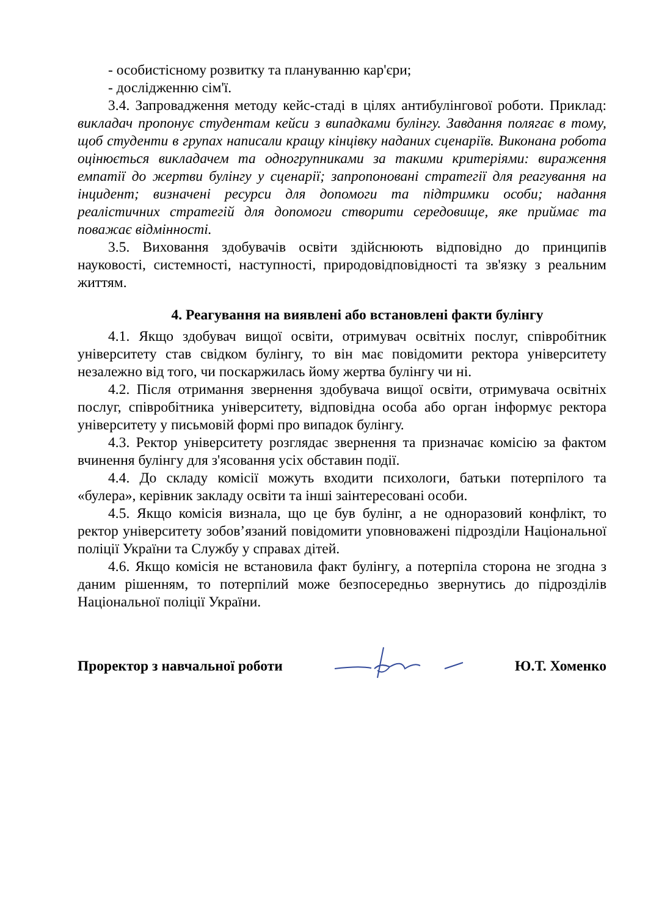- особистісному розвитку та плануванню кар'єри;
- дослідженню сім'ї.
3.4. Запровадження методу кейс-стаді в цілях антибулінгової роботи. Приклад: викладач пропонує студентам кейси з випадками булінгу. Завдання полягає в тому, щоб студенти в групах написали кращу кінцівку наданих сценаріїв. Виконана робота оцінюється викладачем та одногрупниками за такими критеріями: вираження емпатії до жертви булінгу у сценарії; запропоновані стратегії для реагування на інцидент; визначені ресурси для допомоги та підтримки особи; надання реалістичних стратегій для допомоги створити середовище, яке приймає та поважає відмінності.
3.5. Виховання здобувачів освіти здійснюють відповідно до принципів науковості, системності, наступності, природовідповідності та зв'язку з реальним життям.
4. Реагування на виявлені або встановлені факти булінгу
4.1. Якщо здобувач вищої освіти, отримувач освітніх послуг, співробітник університету став свідком булінгу, то він має повідомити ректора університету незалежно від того, чи поскаржилась йому жертва булінгу чи ні.
4.2. Після отримання звернення здобувача вищої освіти, отримувача освітніх послуг, співробітника університету, відповідна особа або орган інформує ректора університету у письмовій формі про випадок булінгу.
4.3. Ректор університету розглядає звернення та призначає комісію за фактом вчинення булінгу для з'ясовання усіх обставин події.
4.4. До складу комісії можуть входити психологи, батьки потерпілого та «булера», керівник закладу освіти та інші заінтересовані особи.
4.5. Якщо комісія визнала, що це був булінг, а не одноразовий конфлікт, то ректор університету зобов’язаний повідомити уповноважені підрозділи Національної поліції України та Службу у справах дітей.
4.6. Якщо комісія не встановила факт булінгу, а потерпіла сторона не згодна з даним рішенням, то потерпілий може безпосередньо звернутись до підрозділів Національної поліції України.
Проректор з навчальної роботи Ю.Т. Хоменко